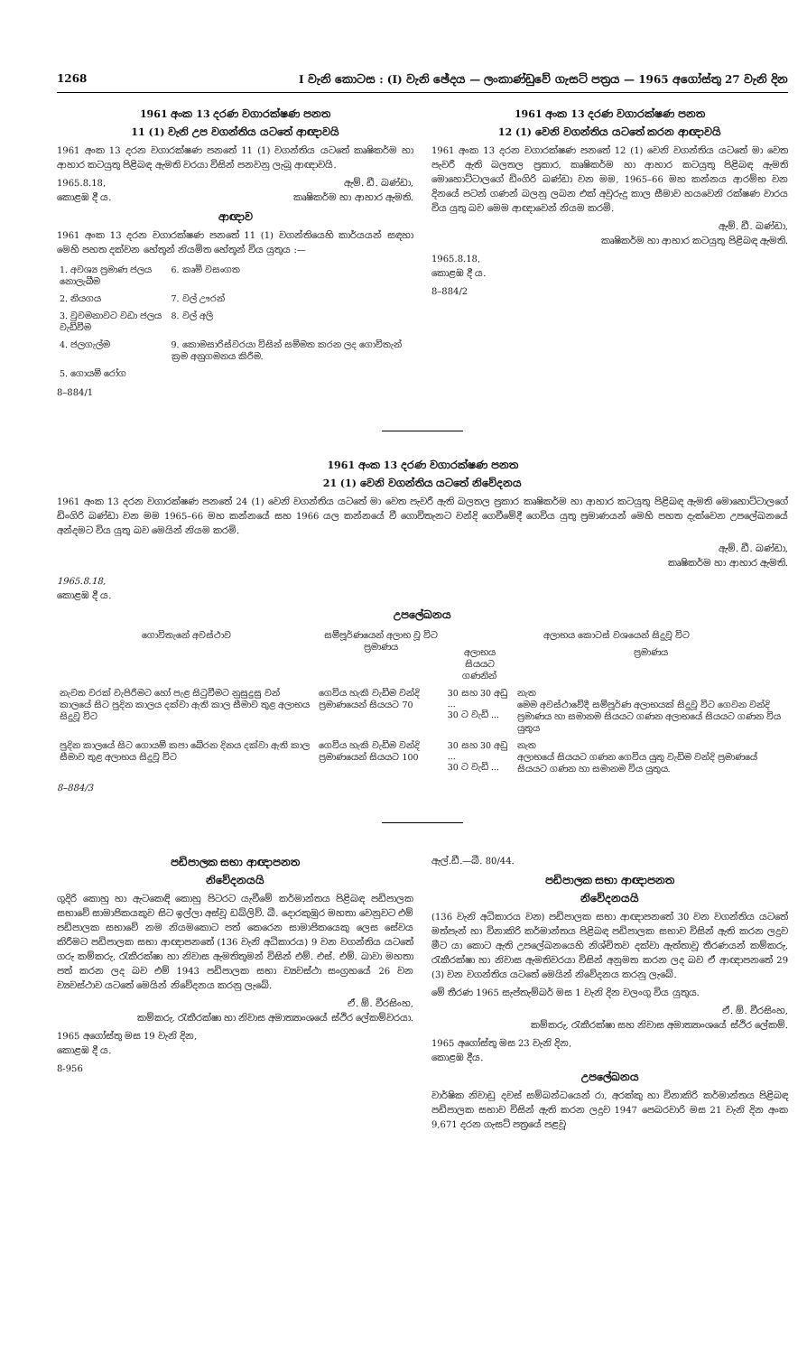1268 I වැනි කොටස : (I) වැනි ඡේදය — ලංකාණ්ඩුවේ ගැසට් පත්‍රය — 1965 අගෝස්තු 27 වැනි දින
1961 අංක 13 දරණ වගාරක්ෂණ පනත
11 (1) වැනි උප වගන්තිය යටතේ ආඥාවයි
1961 අංක 13 දරන වගාරක්ෂණ පනතේ 11 (1) වගන්තිය යටතේ කෘෂිකර්ම හා ආහාර කටයුතු පිළිබඳ ඇමති වරයා විසින් පනවනු ලැබූ ආඥාවයි.
1965.8.18, ඇම්. ඩී. බණ්ඩා,
කොළඹ දී ය. කෘෂිකර්ම හා ආහාර ඇමති.
ආඥාව
1961 අංක 13 දරන වගාරක්ෂණ පනතේ 11 (1) වගන්තියෙහි කාර්යයන් සඳහා මෙහි පහත දක්වන හේතූන් නියමිත හේතූන් විය යුතුය :—
| 1. අවශ්‍ය ප්‍රමාණ ජලය නොලැබීම | 6. කෘමි වසංගත |
| 2. නියගය | 7. වල් ඌරන් |
| 3. වුවමනාවට වඩා ජලය වැඩිවීම | 8. වල් අලි |
| 4. ජලගැල්ම | 9. කොමසාරිස්වරයා විසින් සම්මත කරන ලද ගොවිතැන් ක්‍රම අනුගමනය කිරීම. |
| 5. ගොයම් රෝග | |
8–884/1
1961 අංක 13 දරණ වගාරක්ෂණ පනත
12 (1) වෙනි වගන්තිය යටතේ කරන ආඥාවයි
1961 අංක 13 දරන වගාරක්ෂණ පනතේ 12 (1) වෙනි වගන්තිය යටතේ මා වෙත පැවරී ඇති බලතල ප්‍රකාර, කෘෂිකර්ම හා ආහාර කටයුතු පිළිබඳ ඇමති මොහොට්ටාලගේ ඩිංගිරි බණ්ඩා වන මම, 1965–66 මහ කන්නය ආරම්භ වන දිනයේ පටන් ගණන් බලනු ලබන එක් අවුරුදු කාල සීමාව හයවෙනි රක්ෂණ වාරය විය යුතු බව මෙම ආඥාවෙන් නියම කරමි.
ඇම්. ඩී. බණ්ඩා,
කෘෂිකර්ම හා ආහාර කටයුතු පිළිබඳ ඇමති.
1965.8.18,
කොළඹ දී ය.
8–884/2
1961 අංක 13 දරණ වගාරක්ෂණ පනත
21 (1) වෙනි වගන්තිය යටතේ නිවේදනය
1961 අංක 13 දරන වගාරක්ෂණ පනතේ 24 (1) වෙනි වගන්තිය යටතේ මා වෙත පැවරී ඇති බලතල ප්‍රකාර කෘෂිකර්ම හා ආහාර කටයුතු පිළිබඳ ඇමති මොහොට්ටාලගේ ඩිංගිරි බණ්ඩා වන මම 1965–66 මහ කන්නයේ සහ 1966 යල කන්නයේ වී ගොවිතැනට වන්දි ගෙවීමේදී ගෙවිය යුතු ප්‍රමාණයන් මෙහි පහත දැක්වෙන උපලේඛනයේ අන්දමට විය යුතු බව මෙයින් නියම කරමි.
ඇම්. ඩී. බණ්ඩා,
කෘෂිකර්ම හා ආහාර ඇමති.
1965.8.18,
කොළඹ දී ය.
උපලේඛනය
| ගොවිතැනේ අවස්ථාව | සම්පූර්ණයෙන් අලාභ වූ විට ප්‍රමාණය | අලාභය කොටස් වශයෙන් සිදුවූ විට | |
| --- | --- | --- | --- |
| | | අලාභය සියයට ගණනින් | ප්‍රමාණය |
| නැවත වරක් වැපිරීමට හෝ පැළ සිටුවීමට නුසුදුසු වන් කාලයේ සිට පුදින කාලය දක්වා ඇති කාල සීමාව තුළ අලාභය සිදුවූ විට | ගෙවිය හැකි වැඩිම වන්දි ප්‍රමාණයෙන් සියයට 70 | 30 සහ 30 අඩු ... 30 ට වැඩි ... | නැත මෙම අවස්ථාවේදී සම්පූර්ණ අලාභයක් සිදුවූ විට ගෙවන වන්දි ප්‍රමාණය හා සමානම සියයට ගණන අලාභයේ සියයට ගණන විය යුතුය |
| පුදින කාලයේ සිට ගොයම් කපා බේරන දිනය දක්වා ඇති කාල සීමාව තුළ අලාභය සිදුවූ විට | ගෙවිය හැකි වැඩිම වන්දි ප්‍රමාණයෙන් සියයට 100 | 30 සහ 30 අඩු ... 30 ට වැඩි ... | නැත අලාභයේ සියයට ගණන ගෙවිය යුතු වැඩිම වන්දි ප්‍රමාණයේ සියයට ගණන හා සමානම විය යුතුය. |
8–884/3
පඩිපාලක සභා ආඥාපනත
නිවේදනයයි
ගුදිරි කොහු හා ඇටකෙඳි කොහු පිටරට යැවීමේ කර්මාන්තය පිළිබඳ පඩිපාලක සභාවේ සාමාජිකයකුව සිට ඉල්ලා අස්වූ ඩබ්ලිව්. බී. දොරකුඹුර මහතා වෙනුවට එම් පඩිපාලක සභාවේ නම නියමකොට පත් කෙරෙන සාමාජිකයෙකු ලෙස සේවය කිරීමට පඩිපාලක සභා ආඥාපනතේ (136 වැනි අධිකාරය) 9 වන වගන්තිය යටතේ ගරු කම්කරු, රැකීරක්ෂා හා නිවාස ඇමතිතුමන් විසින් එම්. එස්. එම්. බාවා මහතා පත් කරන ලද බව එම් 1943 පඩිපාලක සභා ව්‍යවස්ථා සංග්‍රහයේ 26 වන ව්‍යවස්ථාව යටතේ මෙයින් නිවේදනය කරනු ලැබේ.
ඒ. ඕ. වීරසිංහ,
කම්කරු, රැකීරක්ෂා හා නිවාස අමාත්‍යාංශයේ ස්ථිර ලේකම්වරයා.
1965 අගෝස්තු මස 19 වැනි දින,
කොළඹ දී ය.
8-956
ඇල්.ඩී.—බී. 80/44.
පඩිපාලක සභා ආඥාපනත
නිවේදනයයි
(136 වැනි අධිකාරය වන) පඩිපාලක සභා ආඥාපනතේ 30 වන වගන්තිය යටතේ මත්පැන් හා විනාකිරි කර්මාන්තය පිළිබඳ පඩිපාලක සභාව විසින් ඇති කරන ලදුව මීට යා කොට ඇති උපලේඛනයෙහි නිශ්චිතව දක්වා ඇත්තාවූ තීරණයන් කම්කරු, රැකීරක්ෂා හා නිවාස ඇමතිවරයා විසින් අනුමත කරන ලද බව ඒ ආඥාපනතේ 29 (3) වන වගන්තිය යටතේ මෙයින් නිවේදනය කරනු ලැබේ.
මේ තීරණ 1965 සැප්තැම්බර් මස 1 වැනි දින වලංගු විය යුතුය.
ඒ. ඕ. වීරසිංහ,
කම්කරු, රැකීරක්ෂා සහ නිවාස අමාත්‍යාංශයේ ස්ථිර ලේකම්.
1965 අගෝස්තු මස 23 වැනි දින,
කොළඹ දීය.
උපලේඛනය
වාර්ෂික නිවාඩු දවස් සම්බන්ධයෙන් රා, අරක්කු හා විනාකිරි කර්මාන්තය පිළිබඳ පඩිපාලක සභාව විසින් ඇති කරන ලදුව 1947 පෙබරවාරි මස 21 වැනි දින අංක 9,671 දරන ගැසට් පත්‍රයේ පළවූ